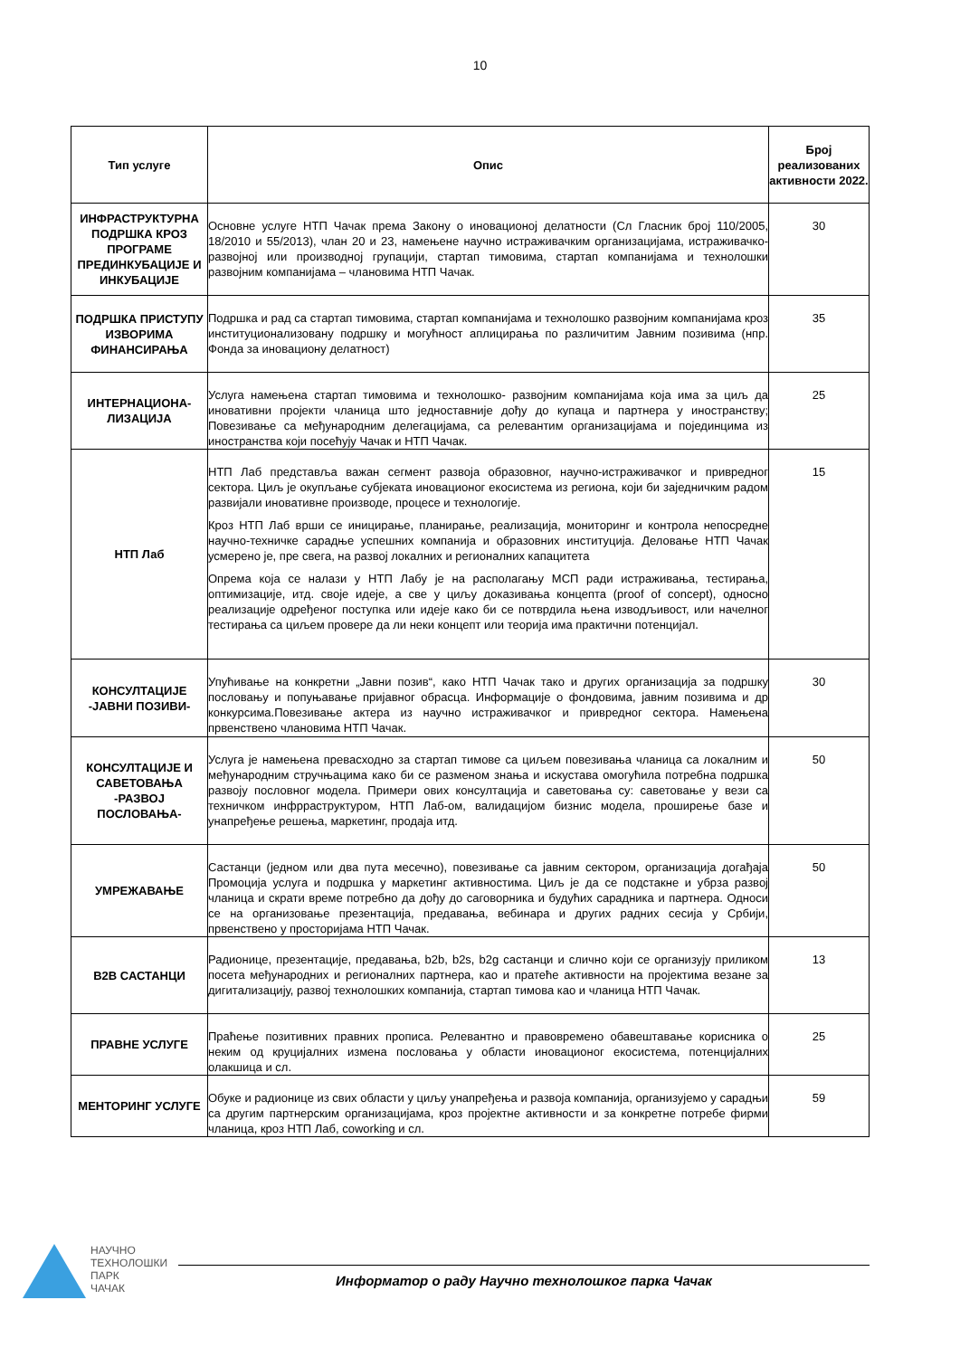10
| Тип услуге | Опис | Број реализованих активности 2022. |
| --- | --- | --- |
| ИНФРАСТРУКТУРНА ПОДРШКА КРОЗ ПРОГРАМЕ ПРЕДИНКУБАЦИЈЕ И ИНКУБАЦИЈЕ | Основне услуге НТП Чачак према Закону о иновационој делатности (Сл Гласник број 110/2005, 18/2010 и 55/2013), члан 20 и 23, намењене научно истраживачким организацијама, истраживачко-развојној или производној групацији, стартап тимовима, стартап компанијама и технолошки развојним компанијама – члановима НТП Чачак. | 30 |
| ПОДРШКА ПРИСТУПУ ИЗВОРИМА ФИНАНСИРАЊА | Подршка и рад са стартап тимовима, стартап компанијама и технолошко развојним компанијама кроз институционализовану подршку и могућност аплицирања по различитим Јавним позивима (нпр. Фонда за иновациону делатност) | 35 |
| ИНТЕРНАЦИОНА-ЛИЗАЦИЈА | Услуга намењена стартап тимовима и технолошко- развојним компанијама која има за циљ да иновативни пројекти чланица што једноставније дођу до купаца и партнера у иностранству; Повезивање са међународним делегацијама, са релевантим организацијама и појединцима из иностранства који посећују Чачак и НТП Чачак. | 25 |
| НТП Лаб | НТП Лаб представља важан сегмент развоја образовног, научно-истраживачког и привредног сектора. Циљ је окупљање субјеката иновационог екосистема из региона, који би заједничким радом развијали иновативне производе, процесе и технологије. Кроз НТП Лаб врши се иницирање, планирање, реализација, мониторинг и контрола непосредне научно-техничке сарадње успешних компанија и образовних институција. Деловање НТП Чачак усмерено је, пре свега, на развој локалних и регионалних капацитета Опрема која се налази у НТП Лабу је на располагању МСП ради истраживања, тестирања, оптимизације, итд. своје идеје, а све у циљу доказивања концепта (proof of concept), односно реализације одређеног поступка или идеје како би се потврдила њена изводљивост, или начелног тестирања са циљем провере да ли неки концепт или теорија има практични потенцијал. | 15 |
| КОНСУЛТАЦИЈЕ -ЈАВНИ ПОЗИВИ- | Упућивање на конкретни „Јавни позив“, како НТП Чачак тако и других организација за подршку пословању и попуњавање пријавног обрасца. Информације о фондовима, јавним позивима и др конкурсима.Повезивање актера из научно истраживачког и привредног сектора. Намењена првенствено члановима НТП Чачак. | 30 |
| КОНСУЛТАЦИЈЕ И САВЕТОВАЊА -РАЗВОЈ ПОСЛОВАЊА- | Услуга је намењена превасходно за стартап тимове са циљем повезивања чланица са локалним и међународним стручњацима како би се разменом знања и искустава омогућила потребна подршка развоју пословног модела. Примери ових консултација и саветовања су: саветовање у вези са техничком инфрраструктуром, НТП Лаб-ом, валидацијом бизнис модела, проширење базе и унапређење решења, маркетинг, продаја итд. | 50 |
| УМРЕЖАВАЊЕ | Састанци (једном или два пута месечно), повезивање са јавним сектором, организација догађаја Промоција услуга и подршка у маркетинг активностима. Циљ је да се подстакне и убрза развој чланица и скрати време потребно да дођу до саговорника и будућих сарадника и партнера. Односи се на организовање презентација, предавања, вебинара и других радних сесија у Србији, првенствено у просторијама НТП Чачак. | 50 |
| B2B САСТАНЦИ | Радионице, презентације, предавања, b2b, b2s, b2g састанци и слично који се организују приликом посета међународних и регионалних партнера, као и пратеће активности на пројектима везане за дигитализацију, развој технолошких компанија, стартап тимова као и чланица НТП Чачак. | 13 |
| ПРАВНЕ УСЛУГЕ | Праћење позитивних правних прописа. Релевантно и правовремено обавештавање корисника о неким од круцијалних измена пословања у области иновационог екосистема, потенцијалних олакшица и сл. | 25 |
| МЕНТОРИНГ УСЛУГЕ | Обуке и радионице из свих области у циљу унапређења и развоја компанија, организујемо у сарадњи са другим партнерским организацијама, кроз пројектне активности и за конкретне потребе фирми чланица, кроз НТП Лаб, coworking и сл. | 59 |
НАУЧНО
ТЕХНОЛОШКИ
ПАРК
ЧАЧАК
Информатор о раду Научно технолошког парка Чачак